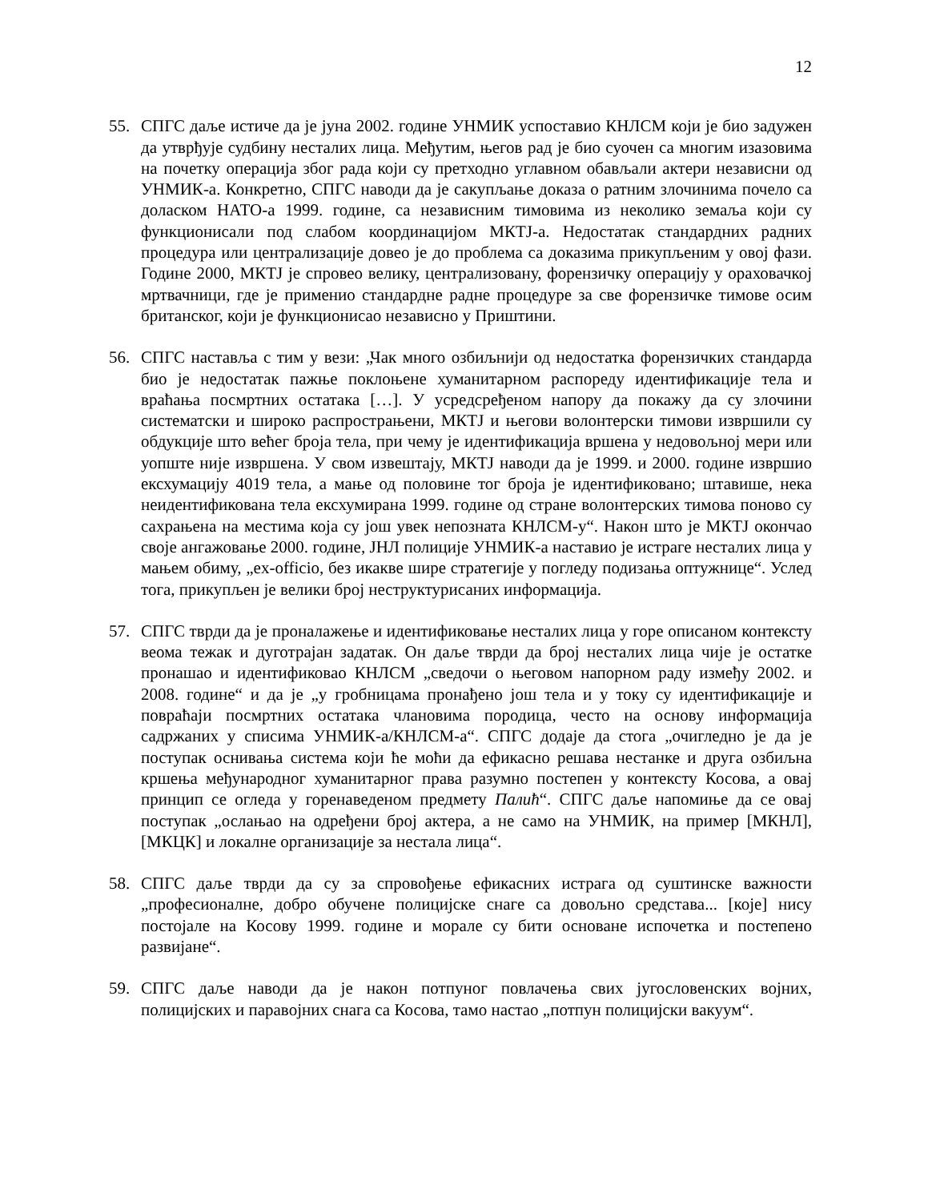12
55. СПГС даље истиче да је јуна 2002. године УНМИК успоставио КНЛСМ који је био задужен да утврђује судбину несталих лица. Међутим, његов рад је био суочен са многим изазовима на почетку операција због рада који су претходно углавном обављали актери независни од УНМИК-а. Конкретно, СПГС наводи да је сакупљање доказа о ратним злочинима почело са доласком НАТО-а 1999. године, са независним тимовима из неколико земаља који су функционисали под слабом координацијом МКТЈ-а. Недостатак стандардних радних процедура или централизације довео је до проблема са доказима прикупљеним у овој фази. Године 2000, МКТЈ је спровео велику, централизовану, форензичку операцију у ораховачкој мртвачници, где је применио стандардне радне процедуре за све форензичке тимове осим британског, који је функционисао независно у Приштини.
56. СПГС наставља с тим у вези: „Чак много озбиљнији од недостатка форензичких стандарда био је недостатак пажње поклоњене хуманитарном распореду идентификације тела и враћања посмртних остатака […]. У усредсређеном напору да покажу да су злочини систематски и широко распрострањени, МКТЈ и његови волонтерски тимови извршили су обдукције што већег броја тела, при чему је идентификација вршена у недовољној мери или уопште није извршена. У свом извештају, МКТЈ наводи да је 1999. и 2000. године извршио ексхумацију 4019 тела, а мање од половине тог броја је идентификовано; штавише, нека неидентификована тела ексхумирана 1999. године од стране волонтерских тимова поново су сахрањена на местима која су још увек непозната КНЛСМ-у“. Након што је МКТЈ окончао своје ангажовање 2000. године, ЈНЛ полиције УНМИК-а наставио је истраге несталих лица у мањем обиму, „ex-officio, без икакве шире стратегије у погледу подизања оптужнице“. Услед тога, прикупљен је велики број неструктурисаних информација.
57. СПГС тврди да је проналажење и идентификовање несталих лица у горе описаном контексту веома тежак и дуготрајан задатак. Он даље тврди да број несталих лица чије је остатке пронашао и идентификовао КНЛСМ „сведочи о његовом напорном раду између 2002. и 2008. године“ и да је „у гробницама пронађено још тела и у току су идентификације и повраћаји посмртних остатака члановима породица, често на основу информација садржаних у списима УНМИК-а/КНЛСМ-а“. СПГС додаје да стога „очигледно је да је поступак оснивања система који ће моћи да ефикасно решава нестанке и друга озбиљна кршења међународног хуманитарног права разумно постепен у контексту Косова, а овај принцип се огледа у горенаведеном предмету Палић“. СПГС даље напомиње да се овај поступак „ослањао на одређени број актера, а не само на УНМИК, на пример [МКНЛ], [МКЦК] и локалне организације за нестала лица“.
58. СПГС даље тврди да су за спровођење ефикасних истрага од суштинске важности „професионалне, добро обучене полицијске снаге са довољно средстава... [које] нису постојале на Косову 1999. године и морале су бити основане испочетка и постепено развијане“.
59. СПГС даље наводи да је након потпуног повлачења свих југословенских војних, полицијских и паравојних снага са Косова, тамо настао „потпун полицијски вакуум“.